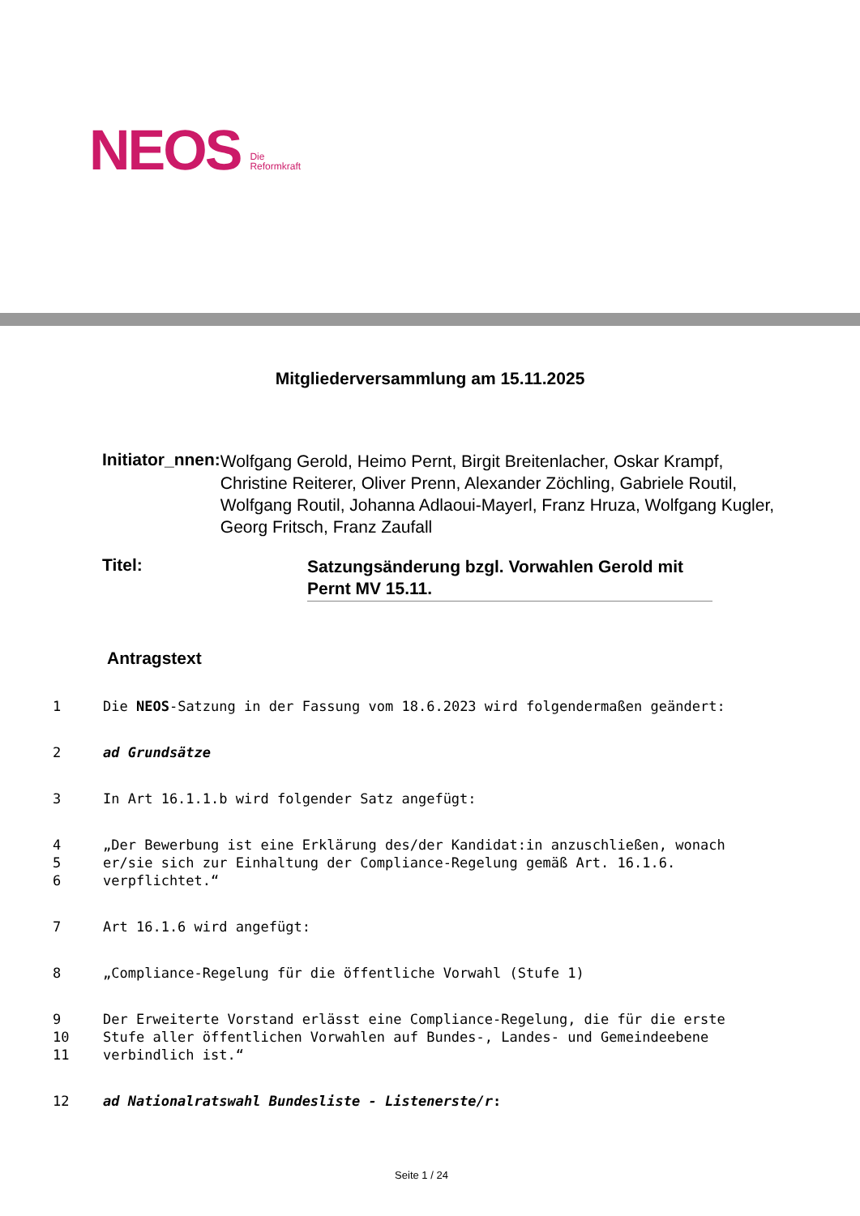NEOS
Die
Reformkraft
Mitgliederversammlung am 15.11.2025
Initiator_nnen:
Wolfgang Gerold, Heimo Pernt, Birgit Breitenlacher, Oskar Krampf, Christine Reiterer, Oliver Prenn, Alexander Zöchling, Gabriele Routil, Wolfgang Routil, Johanna Adlaoui-Mayerl, Franz Hruza, Wolfgang Kugler, Georg Fritsch, Franz Zaufall
Titel:
Satzungsänderung bzgl. Vorwahlen Gerold mit Pernt MV 15.11.
Antragstext
1 Die NEOS-Satzung in der Fassung vom 18.6.2023 wird folgendermaßen geändert:
2 ad Grundsätze
3 In Art 16.1.1.b wird folgender Satz angefügt:
4
5
6
„Der Bewerbung ist eine Erklärung des/der Kandidat:in anzuschließen, wonach
er/sie sich zur Einhaltung der Compliance-Regelung gemäß Art. 16.1.6.
verpflichtet.“
7 Art 16.1.6 wird angefügt:
8 „Compliance-Regelung für die öffentliche Vorwahl (Stufe 1)
9
10
11
Der Erweiterte Vorstand erlässt eine Compliance-Regelung, die für die erste
Stufe aller öffentlichen Vorwahlen auf Bundes-, Landes- und Gemeindeebene
verbindlich ist.“
12 ad Nationalratswahl Bundesliste - Listenerste/r:
Seite 1 / 24